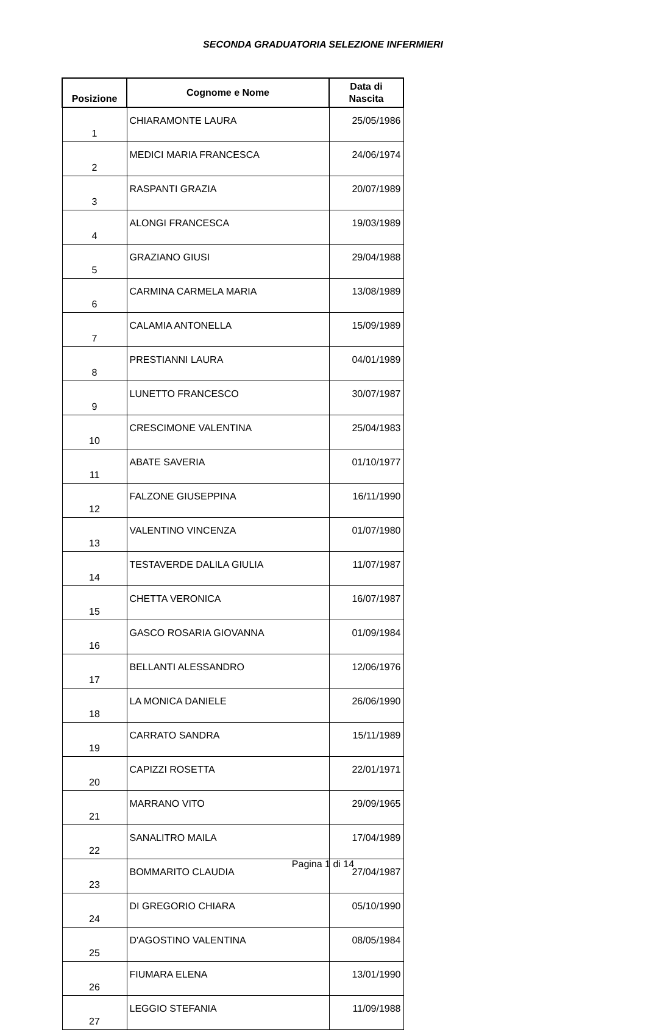SECONDA GRADUATORIA SELEZIONE INFERMIERI
| Posizione | Cognome e Nome | Data di Nascita |
| --- | --- | --- |
| 1 | CHIARAMONTE LAURA | 25/05/1986 |
| 2 | MEDICI MARIA FRANCESCA | 24/06/1974 |
| 3 | RASPANTI GRAZIA | 20/07/1989 |
| 4 | ALONGI FRANCESCA | 19/03/1989 |
| 5 | GRAZIANO GIUSI | 29/04/1988 |
| 6 | CARMINA CARMELA MARIA | 13/08/1989 |
| 7 | CALAMIA ANTONELLA | 15/09/1989 |
| 8 | PRESTIANNI LAURA | 04/01/1989 |
| 9 | LUNETTO FRANCESCO | 30/07/1987 |
| 10 | CRESCIMONE VALENTINA | 25/04/1983 |
| 11 | ABATE SAVERIA | 01/10/1977 |
| 12 | FALZONE GIUSEPPINA | 16/11/1990 |
| 13 | VALENTINO VINCENZA | 01/07/1980 |
| 14 | TESTAVERDE DALILA GIULIA | 11/07/1987 |
| 15 | CHETTA VERONICA | 16/07/1987 |
| 16 | GASCO ROSARIA GIOVANNA | 01/09/1984 |
| 17 | BELLANTI ALESSANDRO | 12/06/1976 |
| 18 | LA MONICA DANIELE | 26/06/1990 |
| 19 | CARRATO SANDRA | 15/11/1989 |
| 20 | CAPIZZI ROSETTA | 22/01/1971 |
| 21 | MARRANO VITO | 29/09/1965 |
| 22 | SANALITRO MAILA | 17/04/1989 |
| 23 | BOMMARITO CLAUDIA | 27/04/1987 |
| 24 | DI GREGORIO CHIARA | 05/10/1990 |
| 25 | D'AGOSTINO VALENTINA | 08/05/1984 |
| 26 | FIUMARA ELENA | 13/01/1990 |
| 27 | LEGGIO STEFANIA | 11/09/1988 |
Pagina 1 di 14